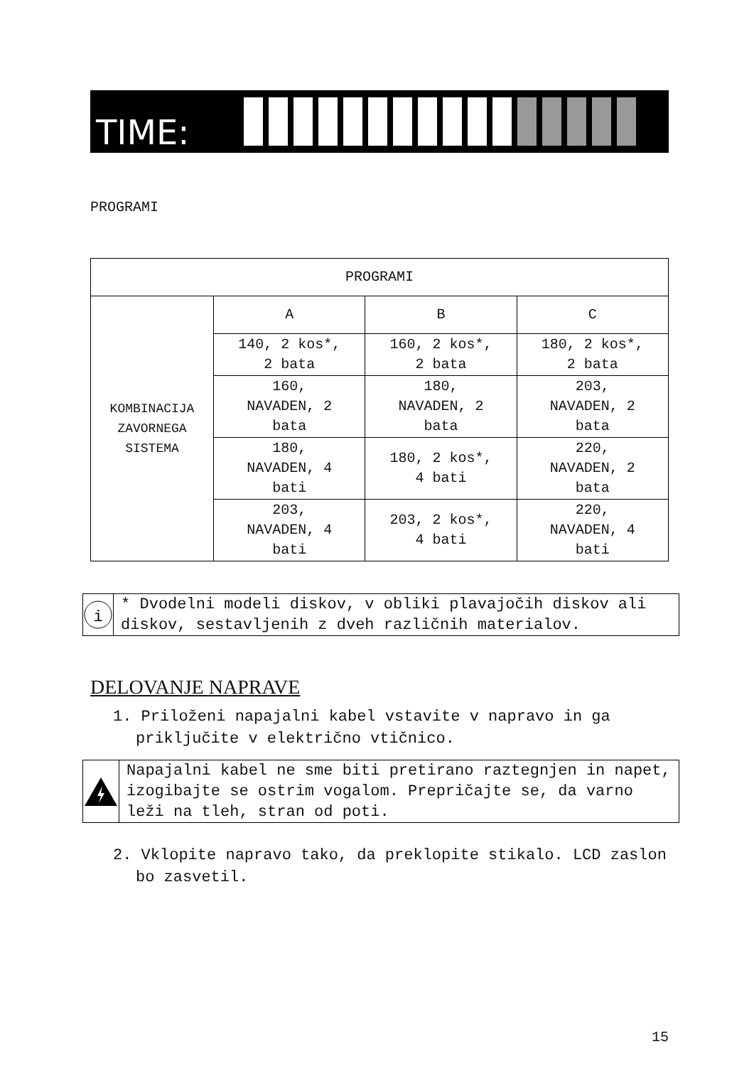TIME:
PROGRAMI
| PROGRAMI | | | |
| KOMBINACIJA ZAVORNEGA SISTEMA | A | B | C |
| | 140, 2 kos*, 2 bata | 160, 2 kos*, 2 bata | 180, 2 kos*, 2 bata |
| | 160, NAVADEN, 2 bata | 180, NAVADEN, 2 bata | 203, NAVADEN, 2 bata |
| | 180, NAVADEN, 4 bati | 180, 2 kos*, 4 bati | 220, NAVADEN, 2 bata |
| | 203, NAVADEN, 4 bati | 203, 2 kos*, 4 bati | 220, NAVADEN, 4 bati |
i
* Dvodelni modeli diskov, v obliki plavajočih diskov ali diskov, sestavljenih z dveh različnih materialov.
DELOVANJE NAPRAVE
1. Priloženi napajalni kabel vstavite v napravo in ga priključite v električno vtičnico.
Napajalni kabel ne sme biti pretirano raztegnjen in napet, izogibajte se ostrim vogalom. Prepričajte se, da varno leži na tleh, stran od poti.
2. Vklopite napravo tako, da preklopite stikalo. LCD zaslon bo zasvetil.
15